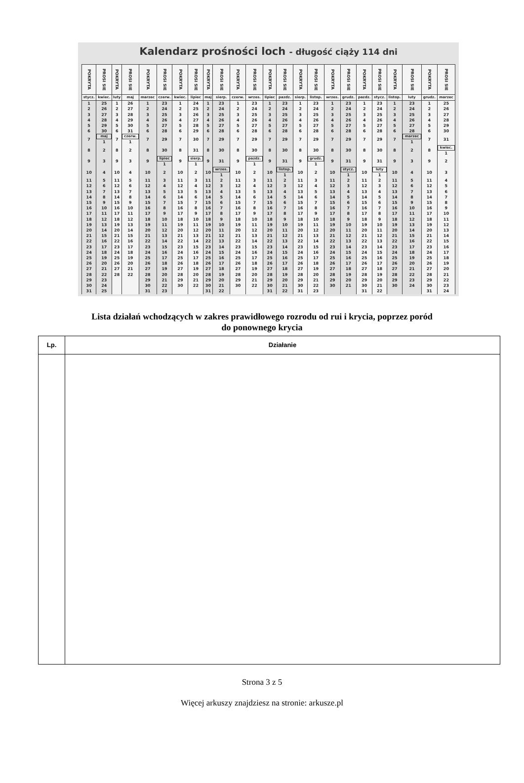Kalendarz prośności loch - długość ciąży 114 dni
| POKRYTA | PROSI SIE | POKRYTA | PROSI SIE | POKRYTA | PROSI SIE | POKRYTA | PROSI SIE | POKRYTA | PROSI SIE | POKRYTA | PROSI SIE | POKRYTA | PROSI SIE | POKRYTA | PROSI SIE | POKRYTA | PROSI SIE | POKRYTA | PROSI SIE | POKRYTA | PROSI SIE | POKRYTA | PROSI SIE |
| --- | --- | --- | --- | --- | --- | --- | --- | --- | --- | --- | --- | --- | --- | --- | --- | --- | --- | --- | --- | --- | --- | --- | --- |
| stycz. | kwiec. | luty | maj | marzec | czerw. | kwiec. | lipiec | maj | sierp. | czerw. | wrzes. | lipiec | pazdz. | sierp. | listop. | wrzes. | grudz. | pazdz. | stycz. | listop. | luty | grudz. | marzec |
| 1 | 25 | 1 | 26 | 1 | 23 | 1 | 24 | 1 | 23 | 1 | 23 | 1 | 23 | 1 | 23 | 1 | 23 | 1 | 23 | 1 | 23 | 1 | 25 |
| 2 | 26 | 2 | 27 | 2 | 24 | 2 | 25 | 2 | 24 | 2 | 24 | 2 | 24 | 2 | 24 | 2 | 24 | 2 | 24 | 2 | 24 | 2 | 26 |
| 3 | 27 | 3 | 28 | 3 | 25 | 3 | 26 | 3 | 25 | 3 | 25 | 3 | 25 | 3 | 25 | 3 | 25 | 3 | 25 | 3 | 25 | 3 | 27 |
| 4 | 28 | 4 | 29 | 4 | 26 | 4 | 27 | 4 | 26 | 4 | 26 | 4 | 26 | 4 | 26 | 4 | 26 | 4 | 26 | 4 | 26 | 4 | 28 |
| 5 | 29 | 5 | 30 | 5 | 27 | 5 | 28 | 5 | 27 | 5 | 27 | 5 | 27 | 5 | 27 | 5 | 27 | 5 | 27 | 5 | 27 | 5 | 29 |
| 6 | 30 | 6 | 31 | 6 | 28 | 6 | 29 | 6 | 28 | 6 | 28 | 6 | 28 | 6 | 28 | 6 | 28 | 6 | 28 | 6 | 28 | 6 | 30 |
| 7 | maj 1 | 7 | czerw. 1 | 7 | 29 | 7 | 30 | 7 | 29 | 7 | 29 | 7 | 29 | 7 | 29 | 7 | 29 | 7 | 29 | 7 | marzec 1 | 7 | 31 |
| 8 | 2 | 8 | 2 | 8 | 30 | 8 | 31 | 8 | 30 | 8 | 30 | 8 | 30 | 8 | 30 | 8 | 30 | 8 | 30 | 8 | 2 | 8 | kwiec. 1 |
| 9 | 3 | 9 | 3 | 9 | lipiec 1 | 9 | sierp. 1 | 9 | 31 | 9 | pazdz. 1 | 9 | 31 | 9 | grudz. 1 | 9 | 31 | 9 | 31 | 9 | 3 | 9 | 2 |
| 10 | 4 | 10 | 4 | 10 | 2 | 10 | 2 | 10 | wrzes. 1 | 10 | 2 | 10 | listop. 1 | 10 | 2 | 10 | stycz. 1 | 10 | luty 1 | 10 | 4 | 10 | 3 |
| 11 | 5 | 11 | 5 | 11 | 3 | 11 | 3 | 11 | 2 | 11 | 3 | 11 | 2 | 11 | 3 | 11 | 2 | 11 | 2 | 11 | 5 | 11 | 4 |
| 12 | 6 | 12 | 6 | 12 | 4 | 12 | 4 | 12 | 3 | 12 | 4 | 12 | 3 | 12 | 4 | 12 | 3 | 12 | 3 | 12 | 6 | 12 | 5 |
| 13 | 7 | 13 | 7 | 13 | 5 | 13 | 5 | 13 | 4 | 13 | 5 | 13 | 4 | 13 | 5 | 13 | 4 | 13 | 4 | 13 | 7 | 13 | 6 |
| 14 | 8 | 14 | 8 | 14 | 6 | 14 | 6 | 14 | 5 | 14 | 6 | 14 | 5 | 14 | 6 | 14 | 5 | 14 | 5 | 14 | 8 | 14 | 7 |
| 15 | 9 | 15 | 9 | 15 | 7 | 15 | 7 | 15 | 6 | 15 | 7 | 15 | 6 | 15 | 7 | 15 | 6 | 15 | 6 | 15 | 9 | 15 | 8 |
| 16 | 10 | 16 | 10 | 16 | 8 | 16 | 8 | 16 | 7 | 16 | 8 | 16 | 7 | 16 | 8 | 16 | 7 | 16 | 7 | 16 | 10 | 16 | 9 |
| 17 | 11 | 17 | 11 | 17 | 9 | 17 | 9 | 17 | 8 | 17 | 9 | 17 | 8 | 17 | 9 | 17 | 8 | 17 | 8 | 17 | 11 | 17 | 10 |
| 18 | 12 | 18 | 12 | 18 | 10 | 18 | 10 | 18 | 9 | 18 | 10 | 18 | 9 | 18 | 10 | 18 | 9 | 18 | 9 | 18 | 12 | 18 | 11 |
| 19 | 13 | 19 | 13 | 19 | 11 | 19 | 11 | 19 | 10 | 19 | 11 | 19 | 10 | 19 | 11 | 19 | 10 | 19 | 10 | 19 | 13 | 19 | 12 |
| 20 | 14 | 20 | 14 | 20 | 12 | 20 | 12 | 20 | 11 | 20 | 12 | 20 | 11 | 20 | 12 | 20 | 11 | 20 | 11 | 20 | 14 | 20 | 13 |
| 21 | 15 | 21 | 15 | 21 | 13 | 21 | 13 | 21 | 12 | 21 | 13 | 21 | 12 | 21 | 13 | 21 | 12 | 21 | 12 | 21 | 15 | 21 | 14 |
| 22 | 16 | 22 | 16 | 22 | 14 | 22 | 14 | 22 | 13 | 22 | 14 | 22 | 13 | 22 | 14 | 22 | 13 | 22 | 13 | 22 | 16 | 22 | 15 |
| 23 | 17 | 23 | 17 | 23 | 15 | 23 | 15 | 23 | 14 | 23 | 15 | 23 | 14 | 23 | 15 | 23 | 14 | 23 | 14 | 23 | 17 | 23 | 16 |
| 24 | 18 | 24 | 18 | 24 | 16 | 24 | 16 | 24 | 15 | 24 | 16 | 24 | 15 | 24 | 16 | 24 | 15 | 24 | 15 | 24 | 18 | 24 | 17 |
| 25 | 19 | 25 | 19 | 25 | 17 | 25 | 17 | 25 | 16 | 25 | 17 | 25 | 16 | 25 | 17 | 25 | 16 | 25 | 16 | 25 | 19 | 25 | 18 |
| 26 | 20 | 26 | 20 | 26 | 18 | 26 | 18 | 26 | 17 | 26 | 18 | 26 | 17 | 26 | 18 | 26 | 17 | 26 | 17 | 26 | 20 | 26 | 19 |
| 27 | 21 | 27 | 21 | 27 | 19 | 27 | 19 | 27 | 18 | 27 | 19 | 27 | 18 | 27 | 19 | 27 | 18 | 27 | 18 | 27 | 21 | 27 | 20 |
| 28 | 22 | 28 | 22 | 28 | 20 | 28 | 20 | 28 | 19 | 28 | 20 | 28 | 19 | 28 | 20 | 28 | 19 | 28 | 19 | 28 | 22 | 28 | 21 |
| 29 | 23 | | | 29 | 21 | 29 | 21 | 29 | 20 | 29 | 21 | 29 | 20 | 29 | 21 | 29 | 20 | 29 | 20 | 29 | 23 | 29 | 22 |
| 30 | 24 | | | 30 | 22 | 30 | 22 | 30 | 21 | 30 | 22 | 30 | 21 | 30 | 22 | 30 | 21 | 30 | 21 | 30 | 24 | 30 | 23 |
| 31 | 25 | | | 31 | 23 | | | 31 | 22 | | | 31 | 22 | 31 | 23 | | | 31 | 22 | | | 31 | 24 |
Lista działań wchodzących w zakres prawidłowego rozrodu od rui i krycia, poprzez poród
do ponownego krycia
| Lp. | Działanie |
| --- | --- |
Strona 3 z 5
Więcej arkuszy znajdziesz na stronie: arkusze.pl